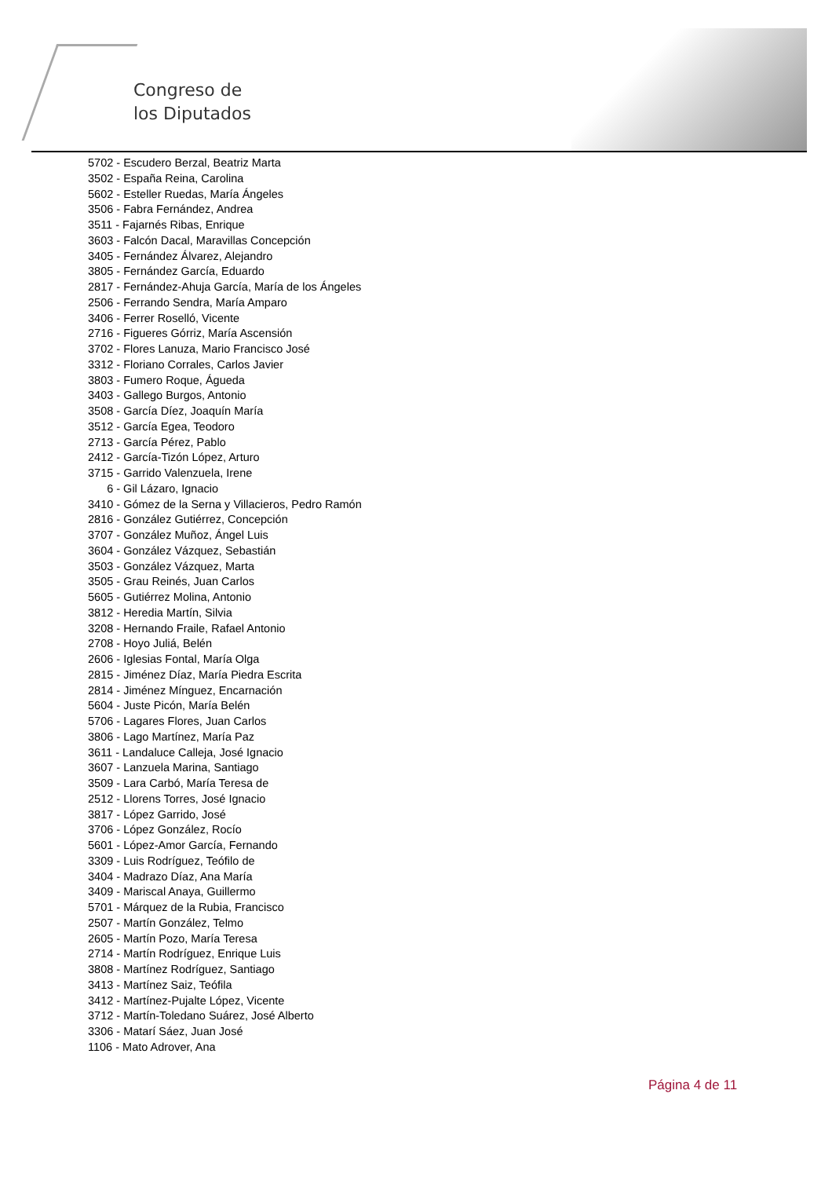Congreso de
los Diputados
5702 - Escudero Berzal, Beatriz Marta
3502 - España Reina, Carolina
5602 - Esteller Ruedas, María Ángeles
3506 - Fabra Fernández, Andrea
3511 - Fajarnés Ribas, Enrique
3603 - Falcón Dacal, Maravillas Concepción
3405 - Fernández Álvarez, Alejandro
3805 - Fernández García, Eduardo
2817 - Fernández-Ahuja García, María de los Ángeles
2506 - Ferrando Sendra, María Amparo
3406 - Ferrer Roselló, Vicente
2716 - Figueres Górriz, María Ascensión
3702 - Flores Lanuza, Mario Francisco José
3312 - Floriano Corrales, Carlos Javier
3803 - Fumero Roque, Águeda
3403 - Gallego Burgos, Antonio
3508 - García Díez, Joaquín María
3512 - García Egea, Teodoro
2713 - García Pérez, Pablo
2412 - García-Tizón López, Arturo
3715 - Garrido Valenzuela, Irene
6 - Gil Lázaro, Ignacio
3410 - Gómez de la Serna y Villacieros, Pedro Ramón
2816 - González Gutiérrez, Concepción
3707 - González Muñoz, Ángel Luis
3604 - González Vázquez, Sebastián
3503 - González Vázquez, Marta
3505 - Grau Reinés, Juan Carlos
5605 - Gutiérrez Molina, Antonio
3812 - Heredia Martín, Silvia
3208 - Hernando Fraile, Rafael Antonio
2708 - Hoyo Juliá, Belén
2606 - Iglesias Fontal, María Olga
2815 - Jiménez Díaz, María Piedra Escrita
2814 - Jiménez Mínguez, Encarnación
5604 - Juste Picón, María Belén
5706 - Lagares Flores, Juan Carlos
3806 - Lago Martínez, María Paz
3611 - Landaluce Calleja, José Ignacio
3607 - Lanzuela Marina, Santiago
3509 - Lara Carbó, María Teresa de
2512 - Llorens Torres, José Ignacio
3817 - López Garrido, José
3706 - López González, Rocío
5601 - López-Amor García, Fernando
3309 - Luis Rodríguez, Teófilo de
3404 - Madrazo Díaz, Ana María
3409 - Mariscal Anaya, Guillermo
5701 - Márquez de la Rubia, Francisco
2507 - Martín González, Telmo
2605 - Martín Pozo, María Teresa
2714 - Martín Rodríguez, Enrique Luis
3808 - Martínez Rodríguez, Santiago
3413 - Martínez Saiz, Teófila
3412 - Martínez-Pujalte López, Vicente
3712 - Martín-Toledano Suárez, José Alberto
3306 - Matarí Sáez, Juan José
1106 - Mato Adrover, Ana
Página 4 de 11